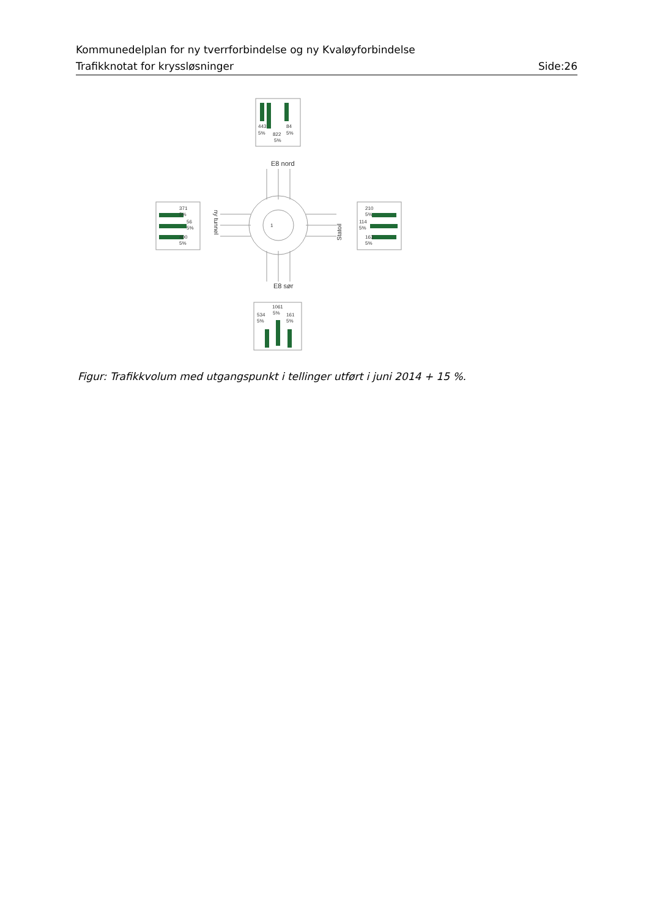Kommunedelplan for ny tverrforbindelse og ny Kvaløyforbindelse
Trafikknotat for kryssløsninger Side:26
443
5%
822
5%
84
5%
E8 nord
E8 sør
1
371
5%
56
5%
400
5%
210
5%
114
5%
163
5%
1061
5%
534
5%
161
5%
ny tunnel
Statoil
Figur: Trafikkvolum med utgangspunkt i tellinger utført i juni 2014 + 15 %.